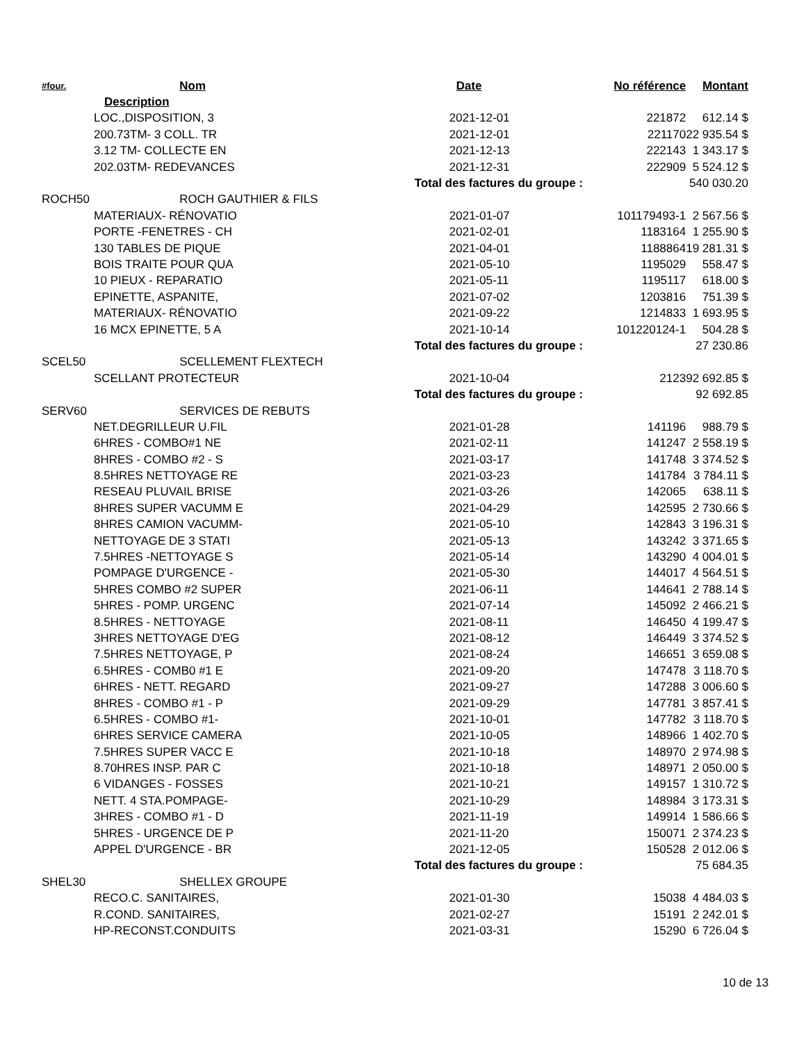| #four. | Nom | Date | No référence | Montant |
| --- | --- | --- | --- | --- |
| Description | | | | |
| LOC.,DISPOSITION, 3 | | 2021-12-01 | 221872 | 612.14 $ |
| 200.73TM- 3 COLL. TR | | 2021-12-01 | 221170 | 22 935.54 $ |
| 3.12 TM- COLLECTE EN | | 2021-12-13 | 222143 | 1 343.17 $ |
| 202.03TM- REDEVANCES | | 2021-12-31 | 222909 | 5 524.12 $ |
| | | Total des factures du groupe : | | 540 030.20 |
| ROCH50 | ROCH GAUTHIER & FILS | | | |
| MATERIAUX- RÉNOVATIO | | 2021-01-07 | 101179493-1 | 2 567.56 $ |
| PORTE -FENETRES - CH | | 2021-02-01 | 1183164 | 1 255.90 $ |
| 130 TABLES DE PIQUE | | 2021-04-01 | 1188864 | 19 281.31 $ |
| BOIS TRAITE POUR QUA | | 2021-05-10 | 1195029 | 558.47 $ |
| 10 PIEUX - REPARATIO | | 2021-05-11 | 1195117 | 618.00 $ |
| EPINETTE, ASPANITE, | | 2021-07-02 | 1203816 | 751.39 $ |
| MATERIAUX- RÉNOVATIO | | 2021-09-22 | 1214833 | 1 693.95 $ |
| 16 MCX EPINETTE, 5 A | | 2021-10-14 | 101220124-1 | 504.28 $ |
| | | Total des factures du groupe : | | 27 230.86 |
| SCEL50 | SCELLEMENT FLEXTECH | | | |
| SCELLANT PROTECTEUR | | 2021-10-04 | 2123 | 92 692.85 $ |
| | | Total des factures du groupe : | | 92 692.85 |
| SERV60 | SERVICES DE REBUTS | | | |
| NET.DEGRILLEUR U.FIL | | 2021-01-28 | 141196 | 988.79 $ |
| 6HRES - COMBO#1 NE | | 2021-02-11 | 141247 | 2 558.19 $ |
| 8HRES - COMBO #2 - S | | 2021-03-17 | 141748 | 3 374.52 $ |
| 8.5HRES NETTOYAGE RE | | 2021-03-23 | 141784 | 3 784.11 $ |
| RESEAU PLUVAIL BRISE | | 2021-03-26 | 142065 | 638.11 $ |
| 8HRES SUPER VACUMM E | | 2021-04-29 | 142595 | 2 730.66 $ |
| 8HRES CAMION VACUMM- | | 2021-05-10 | 142843 | 3 196.31 $ |
| NETTOYAGE DE 3 STATI | | 2021-05-13 | 143242 | 3 371.65 $ |
| 7.5HRES -NETTOYAGE S | | 2021-05-14 | 143290 | 4 004.01 $ |
| POMPAGE D'URGENCE - | | 2021-05-30 | 144017 | 4 564.51 $ |
| 5HRES COMBO #2 SUPER | | 2021-06-11 | 144641 | 2 788.14 $ |
| 5HRES - POMP. URGENC | | 2021-07-14 | 145092 | 2 466.21 $ |
| 8.5HRES - NETTOYAGE | | 2021-08-11 | 146450 | 4 199.47 $ |
| 3HRES NETTOYAGE D'EG | | 2021-08-12 | 146449 | 3 374.52 $ |
| 7.5HRES NETTOYAGE, P | | 2021-08-24 | 146651 | 3 659.08 $ |
| 6.5HRES - COMB0 #1 E | | 2021-09-20 | 147478 | 3 118.70 $ |
| 6HRES - NETT. REGARD | | 2021-09-27 | 147288 | 3 006.60 $ |
| 8HRES - COMBO #1 - P | | 2021-09-29 | 147781 | 3 857.41 $ |
| 6.5HRES - COMBO #1- | | 2021-10-01 | 147782 | 3 118.70 $ |
| 6HRES SERVICE CAMERA | | 2021-10-05 | 148966 | 1 402.70 $ |
| 7.5HRES SUPER VACC E | | 2021-10-18 | 148970 | 2 974.98 $ |
| 8.70HRES INSP. PAR C | | 2021-10-18 | 148971 | 2 050.00 $ |
| 6 VIDANGES - FOSSES | | 2021-10-21 | 149157 | 1 310.72 $ |
| NETT. 4 STA.POMPAGE- | | 2021-10-29 | 148984 | 3 173.31 $ |
| 3HRES - COMBO #1 - D | | 2021-11-19 | 149914 | 1 586.66 $ |
| 5HRES - URGENCE DE P | | 2021-11-20 | 150071 | 2 374.23 $ |
| APPEL D'URGENCE - BR | | 2021-12-05 | 150528 | 2 012.06 $ |
| | | Total des factures du groupe : | | 75 684.35 |
| SHEL30 | SHELLEX GROUPE | | | |
| RECO.C. SANITAIRES, | | 2021-01-30 | 15038 | 4 484.03 $ |
| R.COND. SANITAIRES, | | 2021-02-27 | 15191 | 2 242.01 $ |
| HP-RECONST.CONDUITS | | 2021-03-31 | 15290 | 6 726.04 $ |
10 de 13